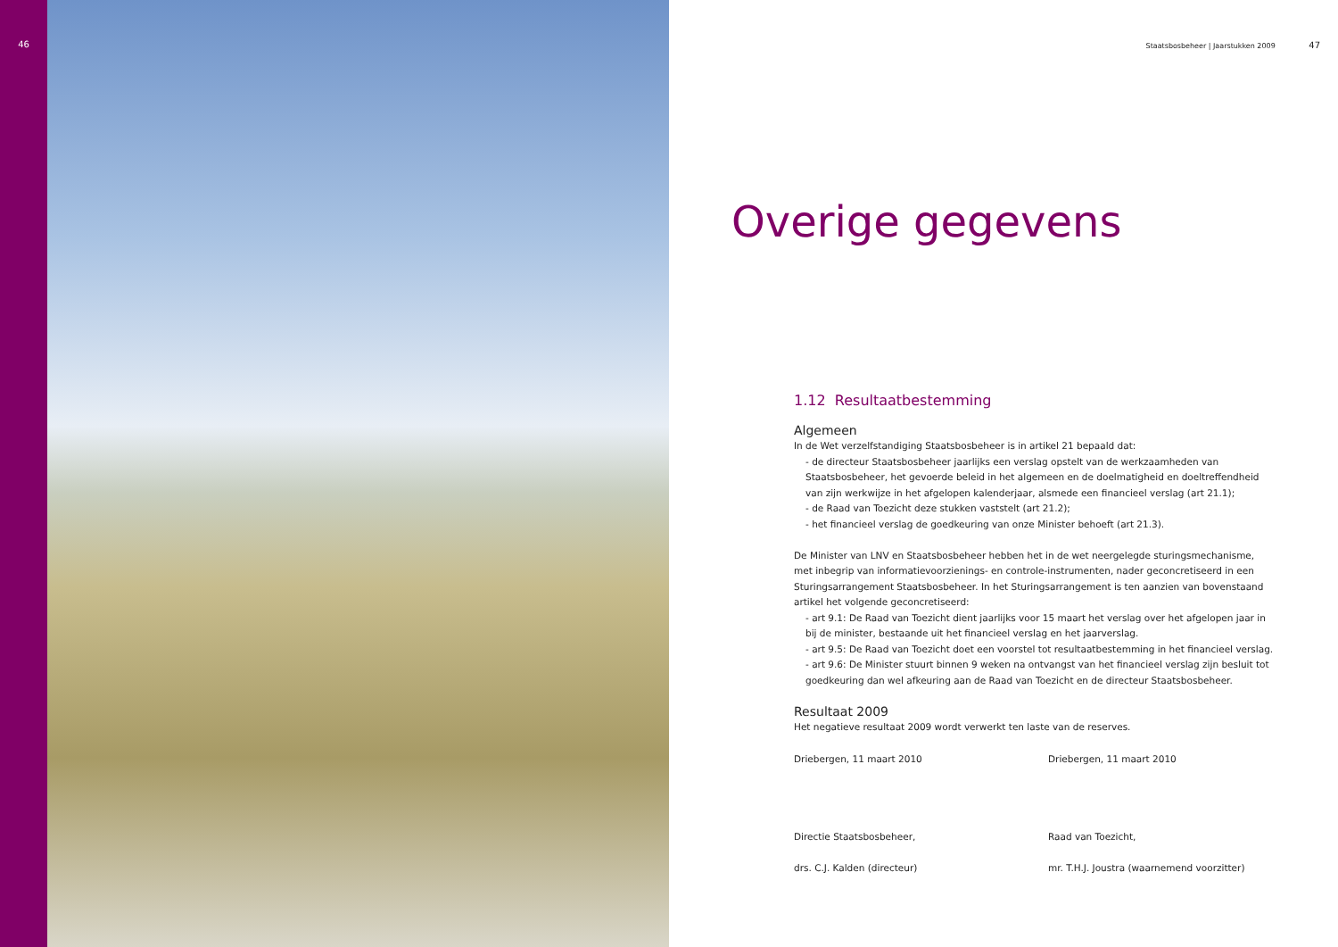46
Staatsbosbeheer | Jaarstukken 2009 47
Overige gegevens
1.12 Resultaatbestemming
Algemeen
In de Wet verzelfstandiging Staatsbosbeheer is in artikel 21 bepaald dat:
- de directeur Staatsbosbeheer jaarlijks een verslag opstelt van de werkzaamheden van Staatsbosbeheer, het gevoerde beleid in het algemeen en de doelmatigheid en doeltreffendheid van zijn werkwijze in het afgelopen kalenderjaar, alsmede een financieel verslag (art 21.1);
- de Raad van Toezicht deze stukken vaststelt (art 21.2);
- het financieel verslag de goedkeuring van onze Minister behoeft (art 21.3).
De Minister van LNV en Staatsbosbeheer hebben het in de wet neergelegde sturingsmechanisme, met inbegrip van informatievoorzienings- en controle-instrumenten, nader geconcretiseerd in een Sturingsarrangement Staatsbosbeheer. In het Sturingsarrangement is ten aanzien van bovenstaand artikel het volgende geconcretiseerd:
- art 9.1: De Raad van Toezicht dient jaarlijks voor 15 maart het verslag over het afgelopen jaar in bij de minister, bestaande uit het financieel verslag en het jaarverslag.
- art 9.5: De Raad van Toezicht doet een voorstel tot resultaatbestemming in het financieel verslag.
- art 9.6: De Minister stuurt binnen 9 weken na ontvangst van het financieel verslag zijn besluit tot goedkeuring dan wel afkeuring aan de Raad van Toezicht en de directeur Staatsbosbeheer.
Resultaat 2009
Het negatieve resultaat 2009 wordt verwerkt ten laste van de reserves.
Driebergen, 11 maart 2010
Directie Staatsbosbeheer,
drs. C.J. Kalden (directeur)
Driebergen, 11 maart 2010
Raad van Toezicht,
mr. T.H.J. Joustra (waarnemend voorzitter)